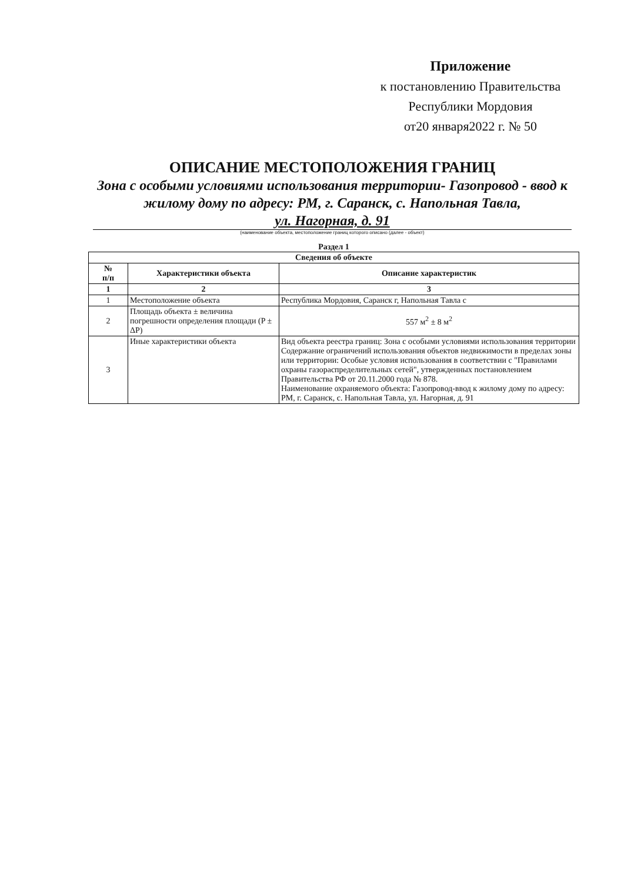Приложение
к постановлению Правительства
Республики Мордовия
от20 января2022 г. № 50
ОПИСАНИЕ МЕСТОПОЛОЖЕНИЯ ГРАНИЦ
Зона с особыми условиями использования территории- Газопровод - ввод к жилому дому по адресу: РМ, г. Саранск, с. Напольная Тавла,
ул. Нагорная, д. 91
(наименование объекта, местоположение границ которого описано (далее - объект)
Раздел 1
| Сведения об объекте | | |
| --- | --- | --- |
| № п/п | Характеристики объекта | Описание характеристик |
| 1 | 2 | 3 |
| 1 | Местоположение объекта | Республика Мордовия, Саранск г, Напольная Тавла с |
| 2 | Площадь объекта ± величина погрешности определения площади (P ± ΔP) | 557 м<sup>2</sup> ± 8 м<sup>2</sup> |
| 3 | Иные характеристики объекта | Вид объекта реестра границ: Зона с особыми условиями использования территории Содержание ограничений использования объектов недвижимости в пределах зоны или территории: Особые условия использования в соответствии с "Правилами охраны газораспределительных сетей", утвержденных постановлением Правительства РФ от 20.11.2000 года № 878. Наименование охраняемого объекта: Газопровод-ввод к жилому дому по адресу: РМ, г. Саранск, с. Напольная Тавла, ул. Нагорная, д. 91 |